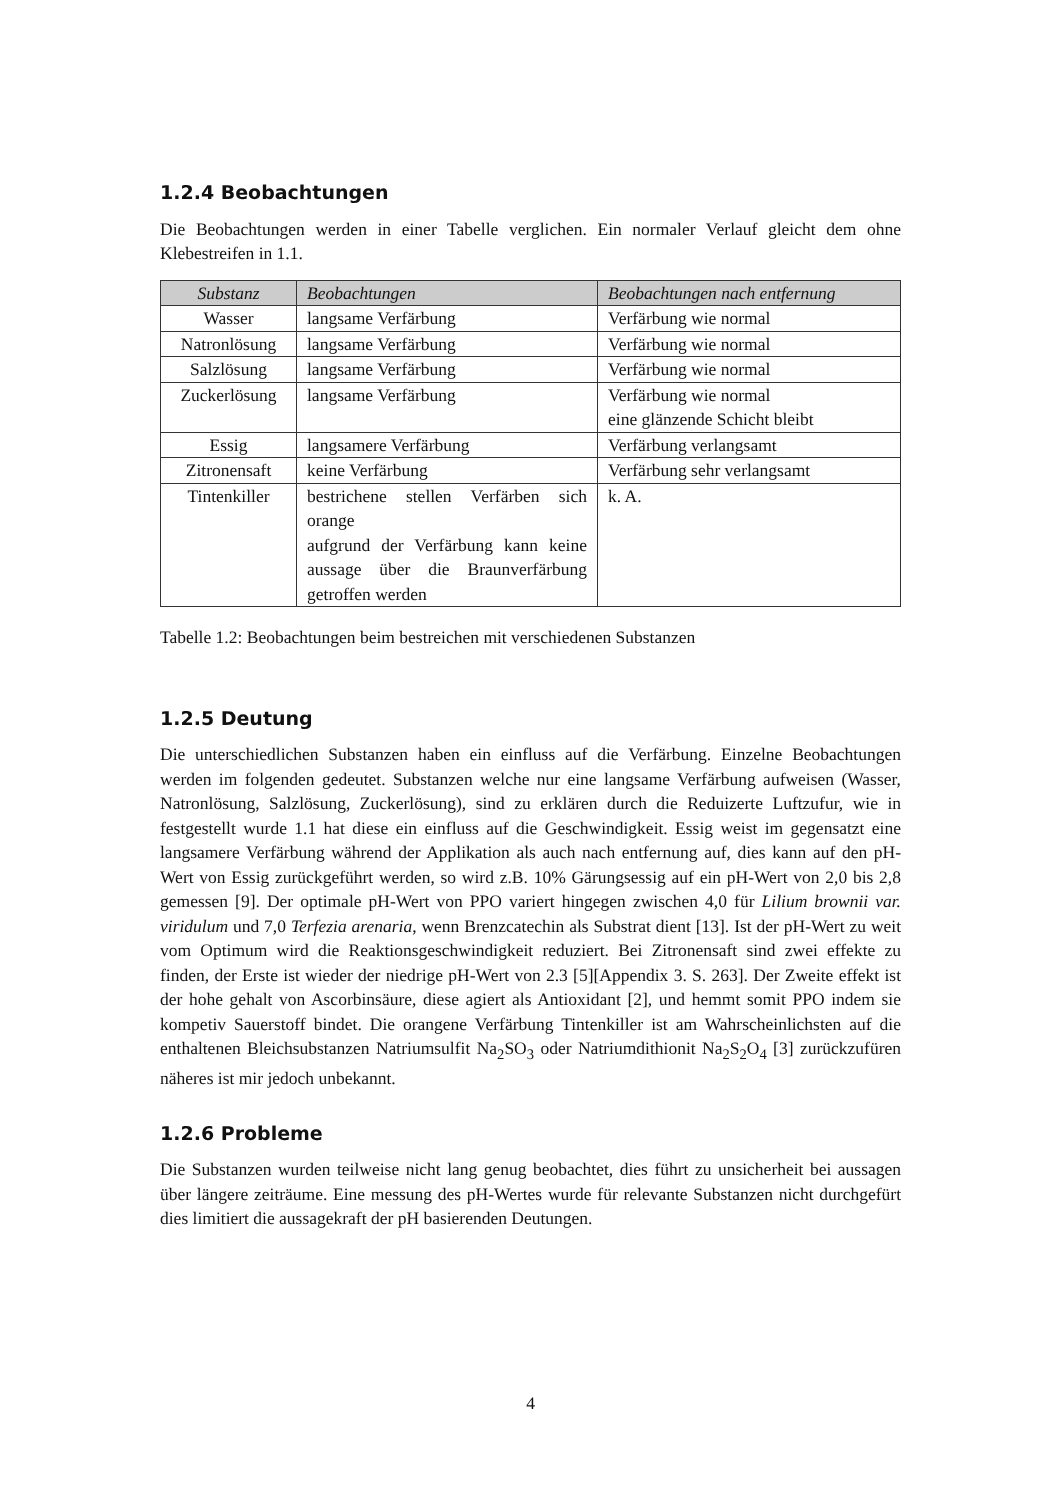1.2.4 Beobachtungen
Die Beobachtungen werden in einer Tabelle verglichen. Ein normaler Verlauf gleicht dem ohne Klebestreifen in 1.1.
| Substanz | Beobachtungen | Beobachtungen nach entfernung |
| --- | --- | --- |
| Wasser | langsame Verfärbung | Verfärbung wie normal |
| Natronlösung | langsame Verfärbung | Verfärbung wie normal |
| Salzlösung | langsame Verfärbung | Verfärbung wie normal |
| Zuckerlösung | langsame Verfärbung | Verfärbung wie normal eine glänzende Schicht bleibt |
| Essig | langsamere Verfärbung | Verfärbung verlangsamt |
| Zitronensaft | keine Verfärbung | Verfärbung sehr verlangsamt |
| Tintenkiller | bestrichene stellen Verfärben sich orange aufgrund der Verfärbung kann keine aussage über die Braunverfärbung getroffen werden | k. A. |
Tabelle 1.2: Beobachtungen beim bestreichen mit verschiedenen Substanzen
1.2.5 Deutung
Die unterschiedlichen Substanzen haben ein einfluss auf die Verfärbung. Einzelne Beobachtungen werden im folgenden gedeutet. Substanzen welche nur eine langsame Verfärbung aufweisen (Wasser, Natronlösung, Salzlösung, Zuckerlösung), sind zu erklären durch die Reduizerte Luftzufur, wie in festgestellt wurde 1.1 hat diese ein einfluss auf die Geschwindigkeit. Essig weist im gegensatzt eine langsamere Verfärbung während der Applikation als auch nach entfernung auf, dies kann auf den pH-Wert von Essig zurückgeführt werden, so wird z.B. 10% Gärungsessig auf ein pH-Wert von 2,0 bis 2,8 gemessen [9]. Der optimale pH-Wert von PPO variert hingegen zwischen 4,0 für Lilium brownii var. viridulum und 7,0 Terfezia arenaria, wenn Brenzcatechin als Substrat dient [13]. Ist der pH-Wert zu weit vom Optimum wird die Reaktionsgeschwindigkeit reduziert. Bei Zitronensaft sind zwei effekte zu finden, der Erste ist wieder der niedrige pH-Wert von 2.3 [5][Appendix 3. S. 263]. Der Zweite effekt ist der hohe gehalt von Ascorbinsäure, diese agiert als Antioxidant [2], und hemmt somit PPO indem sie kompetiv Sauerstoff bindet. Die orangene Verfärbung Tintenkiller ist am Wahrscheinlichsten auf die enthaltenen Bleichsubstanzen Natriumsulfit Na<sub>2</sub>SO<sub>3</sub> oder Natriumdithionit Na<sub>2</sub>S<sub>2</sub>O<sub>4</sub> [3] zurückzufüren näheres ist mir jedoch unbekannt.
1.2.6 Probleme
Die Substanzen wurden teilweise nicht lang genug beobachtet, dies führt zu unsicherheit bei aussagen über längere zeiträume. Eine messung des pH-Wertes wurde für relevante Substanzen nicht durchgefürt dies limitiert die aussagekraft der pH basierenden Deutungen.
4